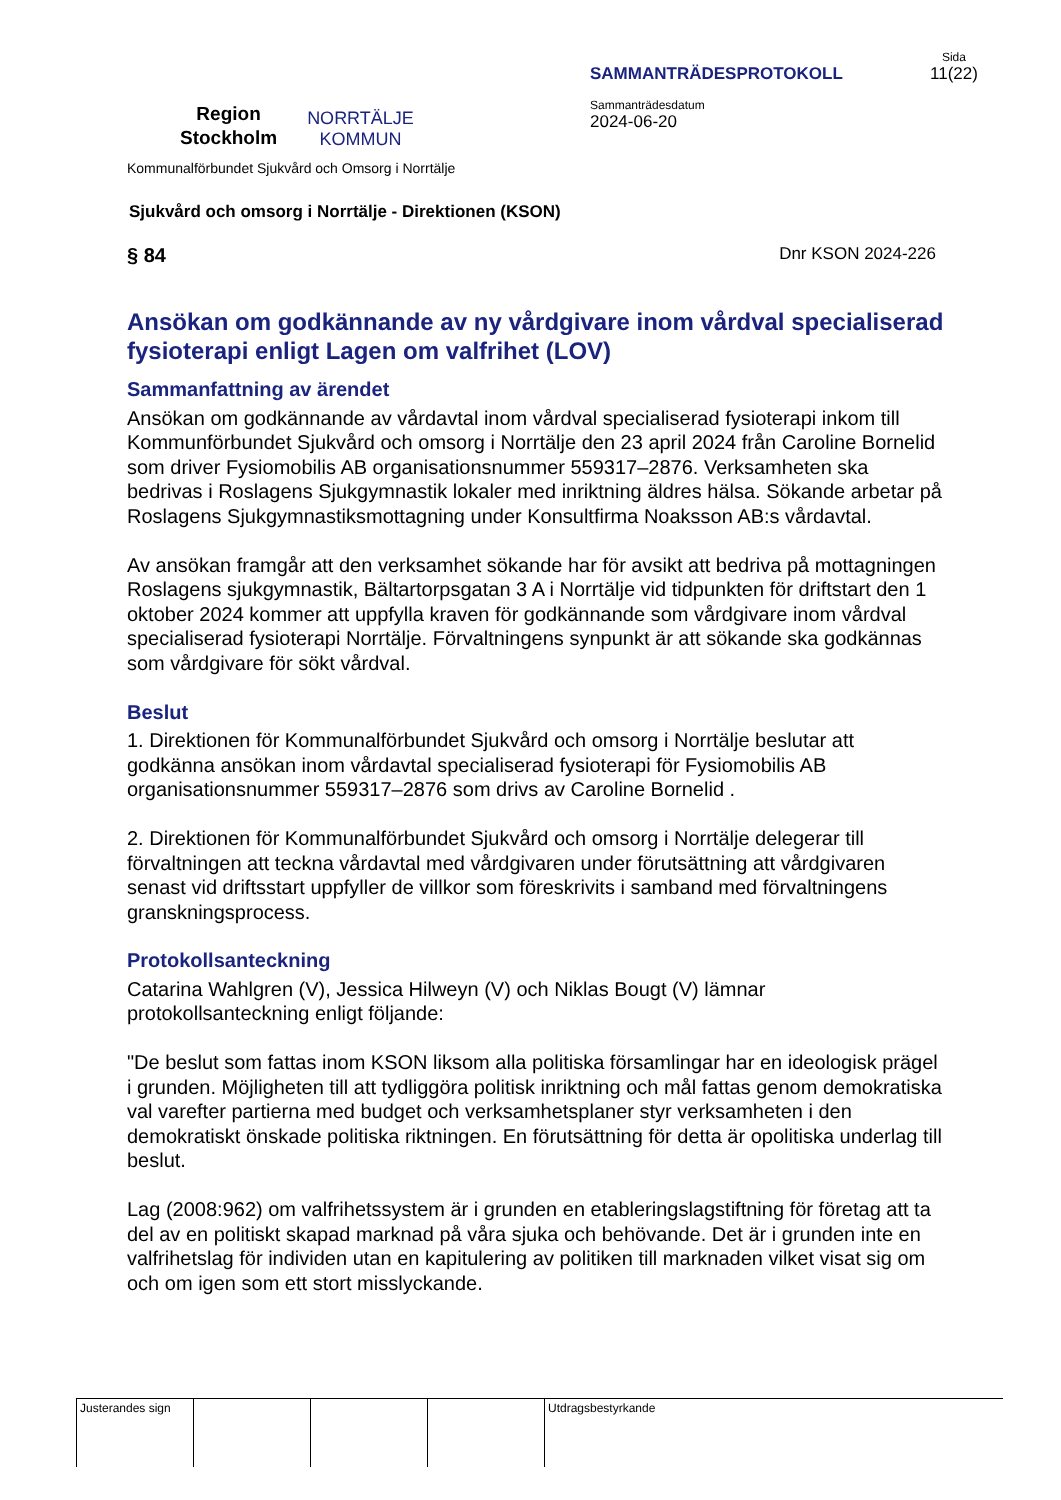Region
Stockholm
NORRTÄLJE
KOMMUN
SAMMANTRÄDESPROTOKOLL
Sammanträdesdatum
2024-06-20
Sida
11(22)
Kommunalförbundet Sjukvård och Omsorg i Norrtälje
Sjukvård och omsorg i Norrtälje - Direktionen (KSON)
§ 84 Dnr KSON 2024-226
Ansökan om godkännande av ny vårdgivare inom vårdval specialiserad fysioterapi enligt Lagen om valfrihet (LOV)
Sammanfattning av ärendet
Ansökan om godkännande av vårdavtal inom vårdval specialiserad fysioterapi inkom till Kommunförbundet Sjukvård och omsorg i Norrtälje den 23 april 2024 från Caroline Bornelid som driver Fysiomobilis AB organisationsnummer 559317–2876. Verksamheten ska bedrivas i Roslagens Sjukgymnastik lokaler med inriktning äldres hälsa. Sökande arbetar på Roslagens Sjukgymnastiksmottagning under Konsultfirma Noaksson AB:s vårdavtal.
Av ansökan framgår att den verksamhet sökande har för avsikt att bedriva på mottagningen Roslagens sjukgymnastik, Bältartorpsgatan 3 A i Norrtälje vid tidpunkten för driftstart den 1 oktober 2024 kommer att uppfylla kraven för godkännande som vårdgivare inom vårdval specialiserad fysioterapi Norrtälje. Förvaltningens synpunkt är att sökande ska godkännas som vårdgivare för sökt vårdval.
Beslut
1. Direktionen för Kommunalförbundet Sjukvård och omsorg i Norrtälje beslutar att godkänna ansökan inom vårdavtal specialiserad fysioterapi för Fysiomobilis AB organisationsnummer 559317–2876 som drivs av Caroline Bornelid .
2. Direktionen för Kommunalförbundet Sjukvård och omsorg i Norrtälje delegerar till förvaltningen att teckna vårdavtal med vårdgivaren under förutsättning att vårdgivaren senast vid driftsstart uppfyller de villkor som föreskrivits i samband med förvaltningens granskningsprocess.
Protokollsanteckning
Catarina Wahlgren (V), Jessica Hilweyn (V) och Niklas Bougt (V) lämnar protokollsanteckning enligt följande:
"De beslut som fattas inom KSON liksom alla politiska församlingar har en ideologisk prägel i grunden. Möjligheten till att tydliggöra politisk inriktning och mål fattas genom demokratiska val varefter partierna med budget och verksamhetsplaner styr verksamheten i den demokratiskt önskade politiska riktningen. En förutsättning för detta är opolitiska underlag till beslut.
Lag (2008:962) om valfrihetssystem är i grunden en etableringslagstiftning för företag att ta del av en politiskt skapad marknad på våra sjuka och behövande. Det är i grunden inte en valfrihetslag för individen utan en kapitulering av politiken till marknaden vilket visat sig om och om igen som ett stort misslyckande.
Justerandes sign
Utdragsbestyrkande